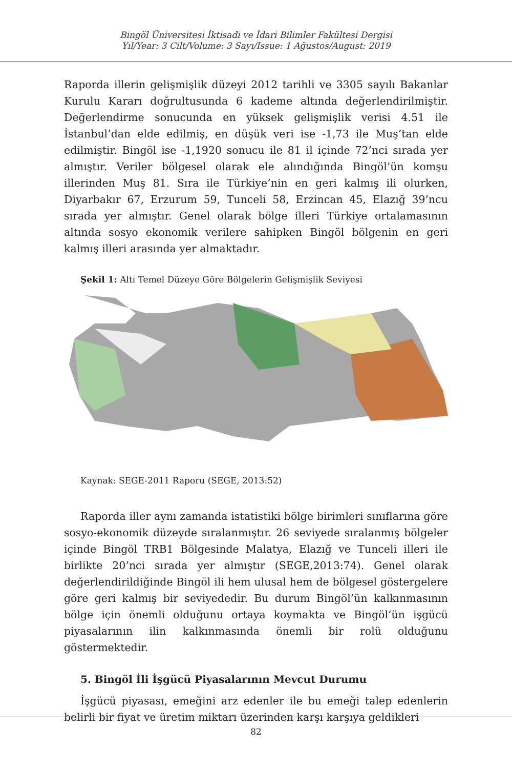Bingöl Üniversitesi İktisadi ve İdari Bilimler Fakültesi Dergisi
Yıl/Year: 3 Cilt/Volume: 3 Sayı/Issue: 1 Ağustos/August: 2019
Raporda illerin gelişmişlik düzeyi 2012 tarihli ve 3305 sayılı Bakanlar Kurulu Kararı doğrultusunda 6 kademe altında değerlendirilmiştir. Değerlendirme sonucunda en yüksek gelişmişlik verisi 4.51 ile İstanbul’dan elde edilmiş, en düşük veri ise -1,73 ile Muş’tan elde edilmiştir. Bingöl ise -1,1920 sonucu ile 81 il içinde 72’nci sırada yer almıştır. Veriler bölgesel olarak ele alındığında Bingöl’ün komşu illerinden Muş 81. Sıra ile Türkiye’nin en geri kalmış ili olurken, Diyarbakır 67, Erzurum 59, Tunceli 58, Erzincan 45, Elazığ 39’ncu sırada yer almıştır. Genel olarak bölge illeri Türkiye ortalamasının altında sosyo ekonomik verilere sahipken Bingöl bölgenin en geri kalmış illeri arasında yer almaktadır.
Şekil 1: Altı Temel Düzeye Göre Bölgelerin Gelişmişlik Seviyesi
Kaynak: SEGE-2011 Raporu (SEGE, 2013:52)
Raporda iller aynı zamanda istatistiki bölge birimleri sınıflarına göre sosyo-ekonomik düzeyde sıralanmıştır. 26 seviyede sıralanmış bölgeler içinde Bingöl TRB1 Bölgesinde Malatya, Elazığ ve Tunceli illeri ile birlikte 20’nci sırada yer almıştır (SEGE,2013:74). Genel olarak değerlendirildiğinde Bingöl ili hem ulusal hem de bölgesel göstergelere göre geri kalmış bir seviyededir. Bu durum Bingöl’ün kalkınmasının bölge için önemli olduğunu ortaya koymakta ve Bingöl’ün işgücü piyasalarının ilin kalkınmasında önemli bir rolü olduğunu göstermektedir.
5. Bingöl İli İşgücü Piyasalarının Mevcut Durumu
İşgücü piyasası, emeğini arz edenler ile bu emeği talep edenlerin belirli bir fiyat ve üretim miktarı üzerinden karşı karşıya geldikleri
82